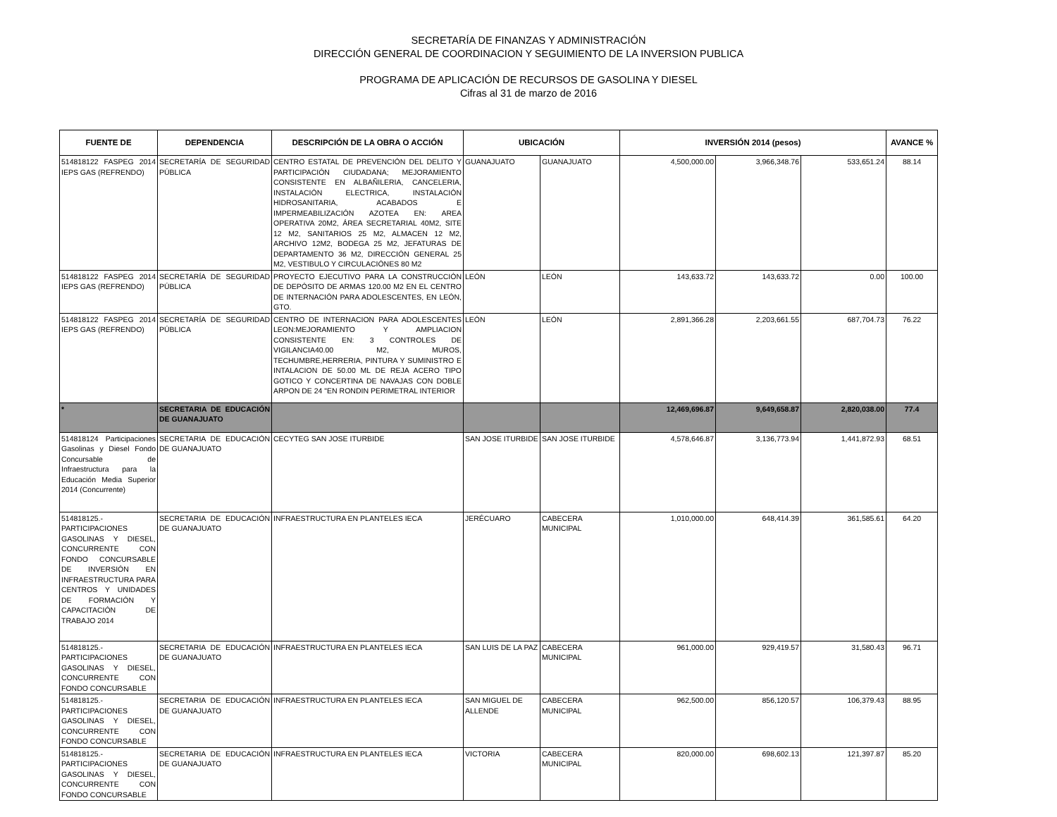SECRETARÍA DE FINANZAS Y ADMINISTRACIÓN
DIRECCIÓN GENERAL DE COORDINACION Y SEGUIMIENTO DE LA INVERSION PUBLICA
PROGRAMA DE APLICACIÓN DE RECURSOS DE GASOLINA Y DIESEL
Cifras al 31 de marzo de 2016
| FUENTE DE | DEPENDENCIA | DESCRIPCIÓN DE LA OBRA O ACCIÓN | UBICACIÓN | | INVERSIÓN 2014 (pesos) | | | AVANCE % |
| --- | --- | --- | --- | --- | --- | --- | --- | --- |
| 514818122 FASPEG 2014 IEPS GAS (REFRENDO) | SECRETARÍA DE SEGURIDAD PÚBLICA | CENTRO ESTATAL DE PREVENCIÓN DEL DELITO Y PARTICIPACIÓN CIUDADANA; MEJORAMIENTO CONSISTENTE EN ALBAÑILERIA, CANCELERIA, INSTALACIÓN ELECTRICA, INSTALACIÓN HIDROSANITARIA, ACABADOS E IMPERMEABILIZACIÓN AZOTEA EN: AREA OPERATIVA 20M2, ÁREA SECRETARIAL 40M2, SITE 12 M2, SANITARIOS 25 M2, ALMACEN 12 M2, ARCHIVO 12M2, BODEGA 25 M2, JEFATURAS DE DEPARTAMENTO 36 M2, DIRECCIÓN GENERAL 25 M2, VESTIBULO Y CIRCULACIÓNES 80 M2 | GUANAJUATO | GUANAJUATO | 4,500,000.00 | 3,966,348.76 | 533,651.24 | 88.14 |
| 514818122 FASPEG 2014 IEPS GAS (REFRENDO) | SECRETARÍA DE SEGURIDAD PÚBLICA | PROYECTO EJECUTIVO PARA LA CONSTRUCCIÓN DE DEPÓSITO DE ARMAS 120.00 M2 EN EL CENTRO DE INTERNACIÓN PARA ADOLESCENTES, EN LEÓN, GTO. | LEÓN | LEÓN | 143,633.72 | 143,633.72 | 0.00 | 100.00 |
| 514818122 FASPEG 2014 IEPS GAS (REFRENDO) | SECRETARÍA DE SEGURIDAD PÚBLICA | CENTRO DE INTERNACION PARA ADOLESCENTES LEON:MEJORAMIENTO Y AMPLIACION CONSISTENTE EN: 3 CONTROLES DE VIGILANCIA40.00 M2, MUROS, TECHUMBRE,HERRERIA, PINTURA Y SUMINISTRO E INTALACION DE 50.00 ML DE REJA ACERO TIPO GOTICO Y CONCERTINA DE NAVAJAS CON DOBLE ARPON DE 24 "EN RONDIN PERIMETRAL INTERIOR | LEÓN | LEÓN | 2,891,366.28 | 2,203,661.55 | 687,704.73 | 76.22 |
| * | SECRETARIA DE EDUCACIÓN DE GUANAJUATO | | | | 12,469,696.87 | 9,649,658.87 | 2,820,038.00 | 77.4 |
| 514818124 Participaciones Gasolinas y Diesel Fondo Concursable de Infraestructura para la Educación Media Superior 2014 (Concurrente) | SECRETARIA DE EDUCACIÓN DE GUANAJUATO | CECYTEG SAN JOSE ITURBIDE | SAN JOSE ITURBIDE | SAN JOSE ITURBIDE | 4,578,646.87 | 3,136,773.94 | 1,441,872.93 | 68.51 |
| 514818125.- PARTICIPACIONES GASOLINAS Y DIESEL, CONCURRENTE CON FONDO CONCURSABLE DE INVERSIÓN EN INFRAESTRUCTURA PARA CENTROS Y UNIDADES DE FORMACIÓN Y CAPACITACIÓN DE TRABAJO 2014 | SECRETARIA DE EDUCACIÓN DE GUANAJUATO | INFRAESTRUCTURA EN PLANTELES IECA | JERÉCUARO | CABECERA MUNICIPAL | 1,010,000.00 | 648,414.39 | 361,585.61 | 64.20 |
| 514818125.- PARTICIPACIONES GASOLINAS Y DIESEL, CONCURRENTE CON FONDO CONCURSABLE | SECRETARIA DE EDUCACIÓN DE GUANAJUATO | INFRAESTRUCTURA EN PLANTELES IECA | SAN LUIS DE LA PAZ | CABECERA MUNICIPAL | 961,000.00 | 929,419.57 | 31,580.43 | 96.71 |
| 514818125.- PARTICIPACIONES GASOLINAS Y DIESEL, CONCURRENTE CON FONDO CONCURSABLE | SECRETARIA DE EDUCACIÓN DE GUANAJUATO | INFRAESTRUCTURA EN PLANTELES IECA | SAN MIGUEL DE ALLENDE | CABECERA MUNICIPAL | 962,500.00 | 856,120.57 | 106,379.43 | 88.95 |
| 514818125.- PARTICIPACIONES GASOLINAS Y DIESEL, CONCURRENTE CON FONDO CONCURSABLE | SECRETARIA DE EDUCACIÓN DE GUANAJUATO | INFRAESTRUCTURA EN PLANTELES IECA | VICTORIA | CABECERA MUNICIPAL | 820,000.00 | 698,602.13 | 121,397.87 | 85.20 |